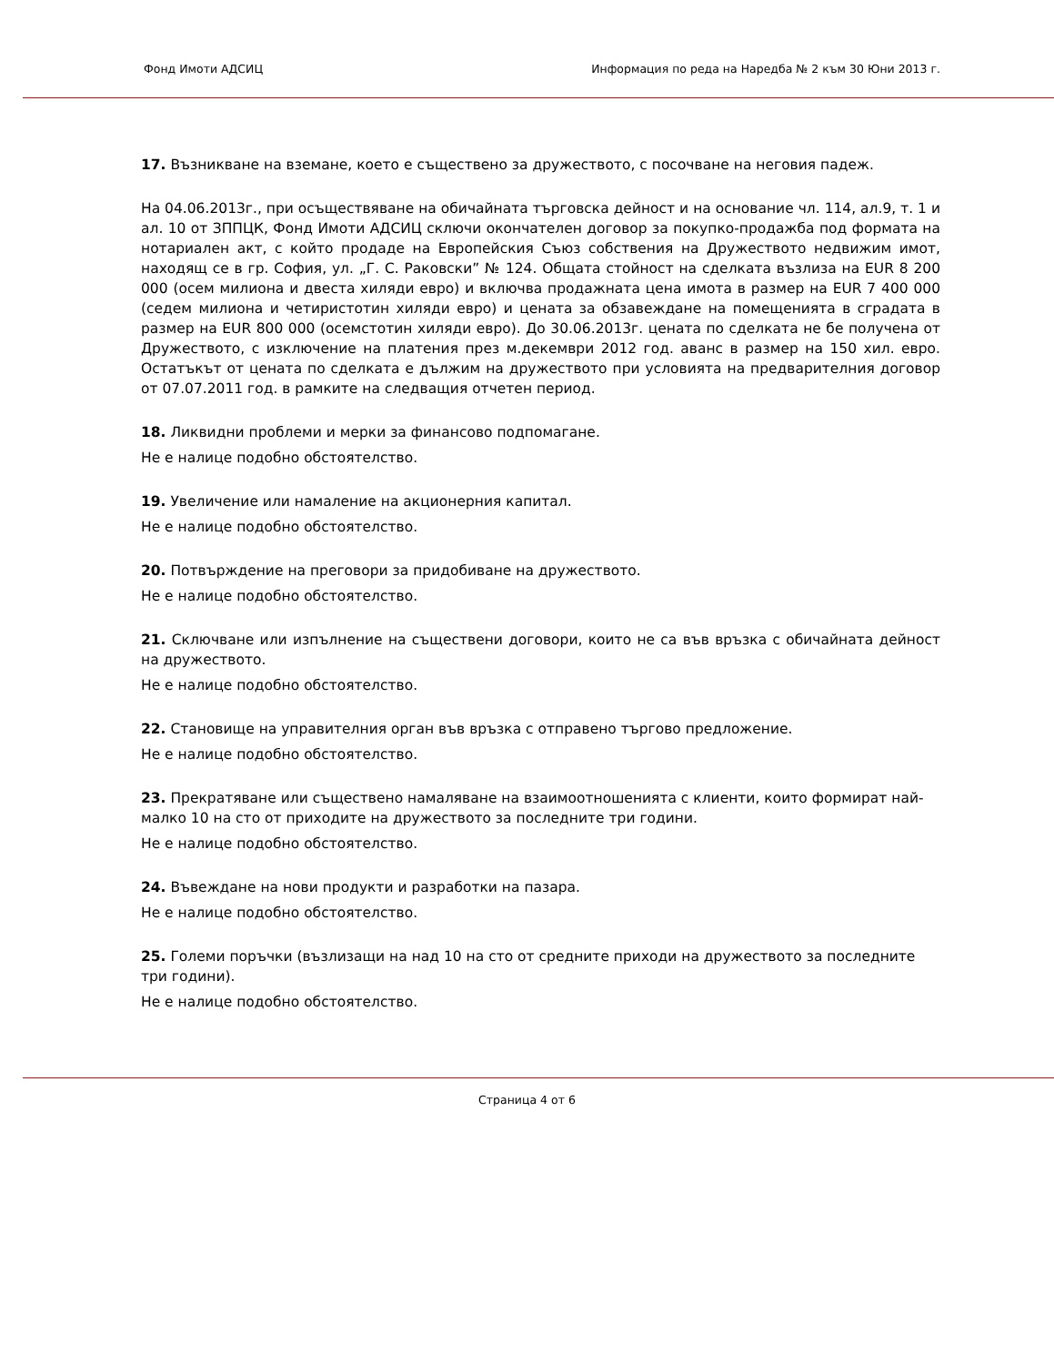Фонд Имоти АДСИЦ Информация по реда на Наредба № 2 към 30 Юни 2013 г.
17. Възникване на вземане, което е съществено за дружеството, с посочване на неговия падеж.
На 04.06.2013г., при осъществяване на обичайната търговска дейност и на основание чл. 114, ал.9, т. 1 и ал. 10 от ЗППЦК, Фонд Имоти АДСИЦ сключи окончателен договор за покупко-продажба под формата на нотариален акт, с който продаде на Европейския Съюз собствения на Дружеството недвижим имот, находящ се в гр. София, ул. „Г. С. Раковски” № 124. Общата стойност на сделката възлиза на EUR 8 200 000 (осем милиона и двеста хиляди евро) и включва продажната цена имота в размер на EUR 7 400 000 (седем милиона и четиристотин хиляди евро) и цената за обзавеждане на помещенията в сградата в размер на EUR 800 000 (осемстотин хиляди евро). До 30.06.2013г. цената по сделката не бе получена от Дружеството, с изключение на платения през м.декември 2012 год. аванс в размер на 150 хил. евро. Остатъкът от цената по сделката е дължим на дружеството при условията на предварителния договор от 07.07.2011 год. в рамките на следващия отчетен период.
18. Ликвидни проблеми и мерки за финансово подпомагане.
Не е налице подобно обстоятелство.
19. Увеличение или намаление на акционерния капитал.
Не е налице подобно обстоятелство.
20. Потвърждение на преговори за придобиване на дружеството.
Не е налице подобно обстоятелство.
21. Сключване или изпълнение на съществени договори, които не са във връзка с обичайната дейност на дружеството.
Не е налице подобно обстоятелство.
22. Становище на управителния орган във връзка с отправено търгово предложение.
Не е налице подобно обстоятелство.
23. Прекратяване или съществено намаляване на взаимоотношенията с клиенти, които формират най-малко 10 на сто от приходите на дружеството за последните три години.
Не е налице подобно обстоятелство.
24. Въвеждане на нови продукти и разработки на пазара.
Не е налице подобно обстоятелство.
25. Големи поръчки (възлизащи на над 10 на сто от средните приходи на дружеството за последните три години).
Не е налице подобно обстоятелство.
Страница 4 от 6